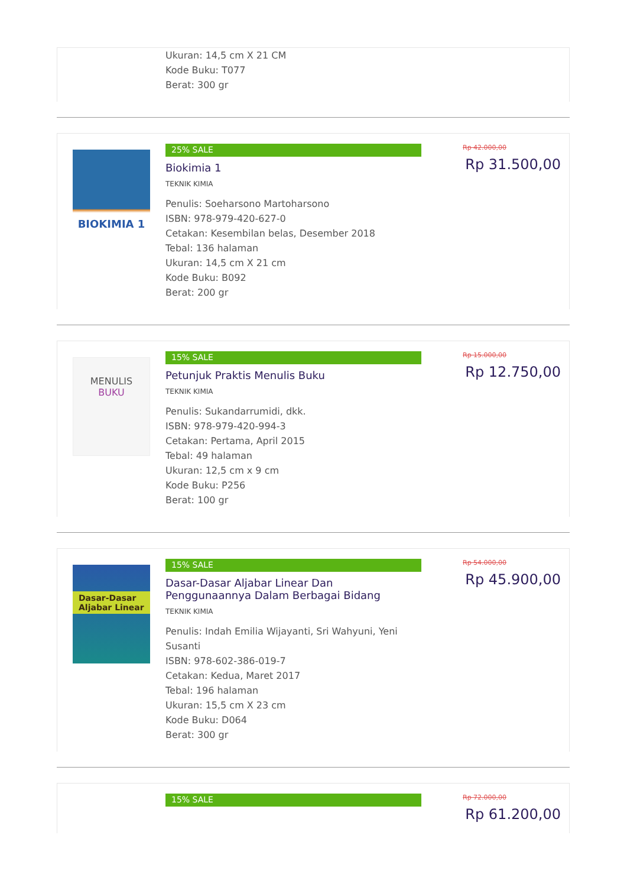Ukuran: 14,5 cm X 21 CM
Kode Buku: T077
Berat: 300 gr
BIOKIMIA 1
25% SALE
Biokimia 1
TEKNIK KIMIA
Penulis: Soeharsono Martoharsono
ISBN: 978-979-420-627-0
Cetakan: Kesembilan belas, Desember 2018
Tebal: 136 halaman
Ukuran: 14,5 cm X 21 cm
Kode Buku: B092
Berat: 200 gr
Rp 42.000,00
Rp 31.500,00
MENULIS
BUKU
15% SALE
Petunjuk Praktis Menulis Buku
TEKNIK KIMIA
Penulis: Sukandarrumidi, dkk.
ISBN: 978-979-420-994-3
Cetakan: Pertama, April 2015
Tebal: 49 halaman
Ukuran: 12,5 cm x 9 cm
Kode Buku: P256
Berat: 100 gr
Rp 15.000,00
Rp 12.750,00
Dasar-Dasar
Aljabar Linear
15% SALE
Dasar-Dasar Aljabar Linear Dan Penggunaannya Dalam Berbagai Bidang
TEKNIK KIMIA
Penulis: Indah Emilia Wijayanti, Sri Wahyuni, Yeni Susanti
ISBN: 978-602-386-019-7
Cetakan: Kedua, Maret 2017
Tebal: 196 halaman
Ukuran: 15,5 cm X 23 cm
Kode Buku: D064
Berat: 300 gr
Rp 54.000,00
Rp 45.900,00
15% SALE
Rp 72.000,00
Rp 61.200,00